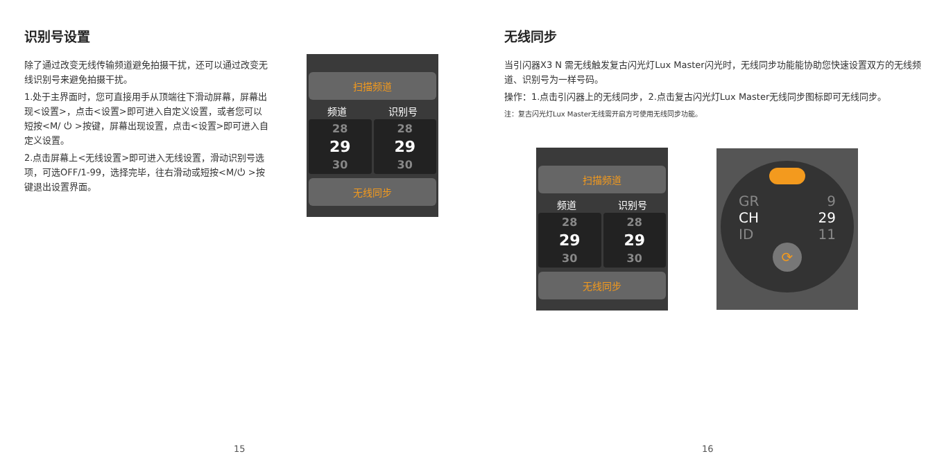识别号设置
除了通过改变无线传输频道避免拍摄干扰，还可以通过改变无线识别号来避免拍摄干扰。
1.处于主界面时，您可直接用手从顶端往下滑动屏幕，屏幕出现<设置>，点击<设置>即可进入自定义设置，或者您可以短按<M/ ⏻ >按键，屏幕出现设置，点击<设置>即可进入自定义设置。
2.点击屏幕上<无线设置>即可进入无线设置，滑动识别号选项，可选OFF/1-99，选择完毕，往右滑动或短按<M/⏻ >按键退出设置界面。
扫描频道
频道 识别号
28
29
30
28
29
30
无线同步
15
无线同步
当引闪器X3 N 需无线触发复古闪光灯Lux Master闪光时，无线同步功能能协助您快速设置双方的无线频道、识别号为一样号码。
操作：1.点击引闪器上的无线同步，2.点击复古闪光灯Lux Master无线同步图标即可无线同步。
注：复古闪光灯Lux Master无线需开启方可使用无线同步功能。
扫描频道
频道 识别号
28
29
30
28
29
30
无线同步
GR
CH
ID
9
29
11
⟳
16